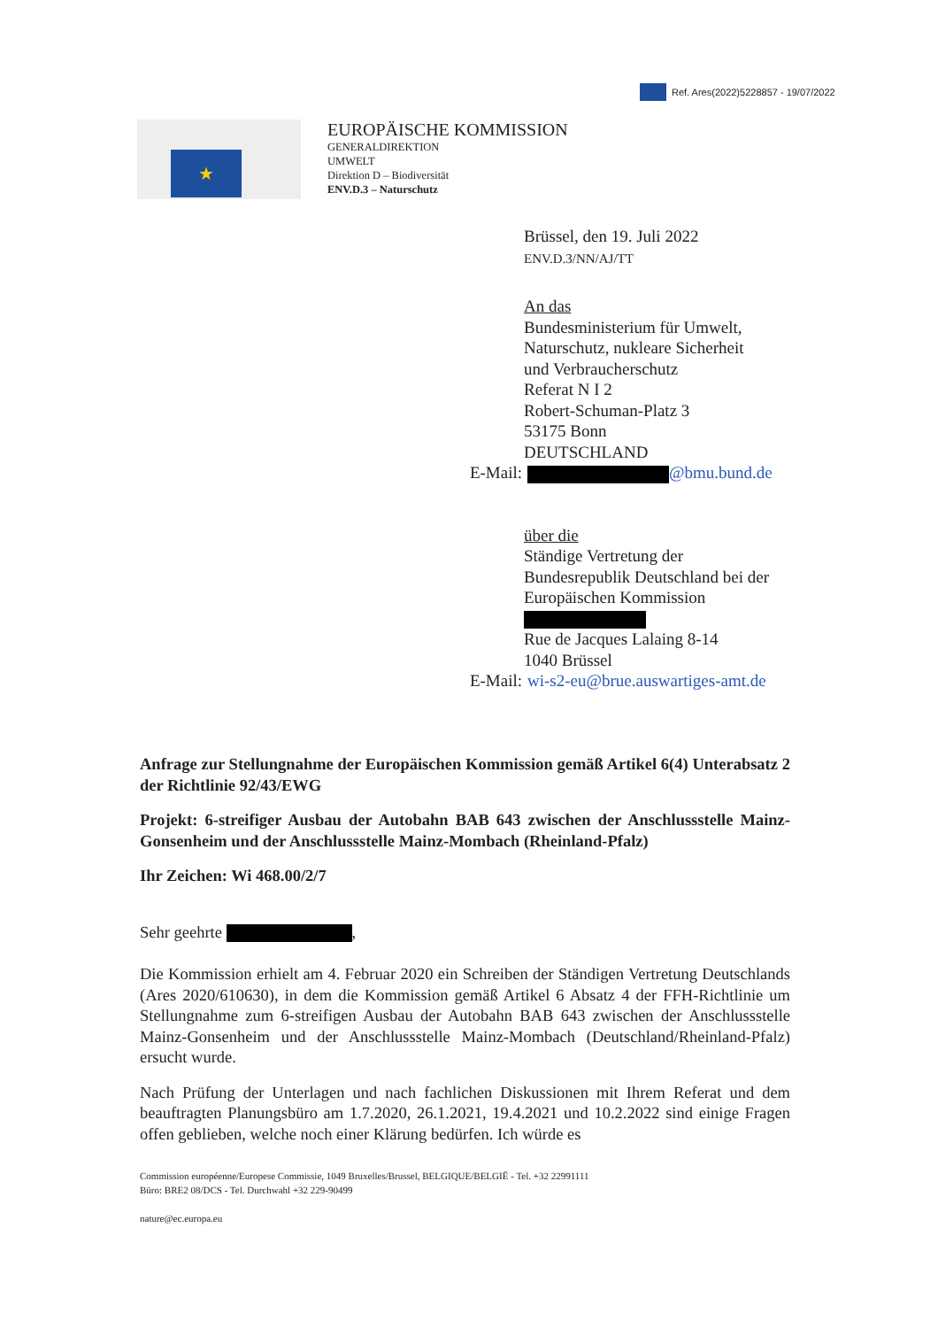Ref. Ares(2022)5228857 - 19/07/2022
★
EUROPÄISCHE KOMMISSION
GENERALDIREKTION
UMWELT
Direktion D – Biodiversität
ENV.D.3 – Naturschutz
Brüssel, den 19. Juli 2022
ENV.D.3/NN/AJ/TT
An das
Bundesministerium für Umwelt,
Naturschutz, nukleare Sicherheit
und Verbraucherschutz
Referat N I 2
Robert-Schuman-Platz 3
53175 Bonn
DEUTSCHLAND
E-Mail: @bmu.bund.de
über die
Ständige Vertretung der
Bundesrepublik Deutschland bei der
Europäischen Kommission
Rue de Jacques Lalaing 8-14
1040 Brüssel
E-Mail: wi-s2-eu@brue.auswartiges-amt.de
Anfrage zur Stellungnahme der Europäischen Kommission gemäß Artikel 6(4) Unterabsatz 2 der Richtlinie 92/43/EWG
Projekt: 6-streifiger Ausbau der Autobahn BAB 643 zwischen der Anschlussstelle Mainz-Gonsenheim und der Anschlussstelle Mainz-Mombach (Rheinland-Pfalz)
Ihr Zeichen: Wi 468.00/2/7
Sehr geehrte ,
Die Kommission erhielt am 4. Februar 2020 ein Schreiben der Ständigen Vertretung Deutschlands (Ares 2020/610630), in dem die Kommission gemäß Artikel 6 Absatz 4 der FFH-Richtlinie um Stellungnahme zum 6-streifigen Ausbau der Autobahn BAB 643 zwischen der Anschlussstelle Mainz-Gonsenheim und der Anschlussstelle Mainz-Mombach (Deutschland/Rheinland-Pfalz) ersucht wurde.
Nach Prüfung der Unterlagen und nach fachlichen Diskussionen mit Ihrem Referat und dem beauftragten Planungsbüro am 1.7.2020, 26.1.2021, 19.4.2021 und 10.2.2022 sind einige Fragen offen geblieben, welche noch einer Klärung bedürfen. Ich würde es
Commission européenne/Europese Commissie, 1049 Bruxelles/Brussel, BELGIQUE/BELGIË - Tel. +32 22991111
Büro: BRE2 08/DCS - Tel. Durchwahl +32 229-90499
nature@ec.europa.eu